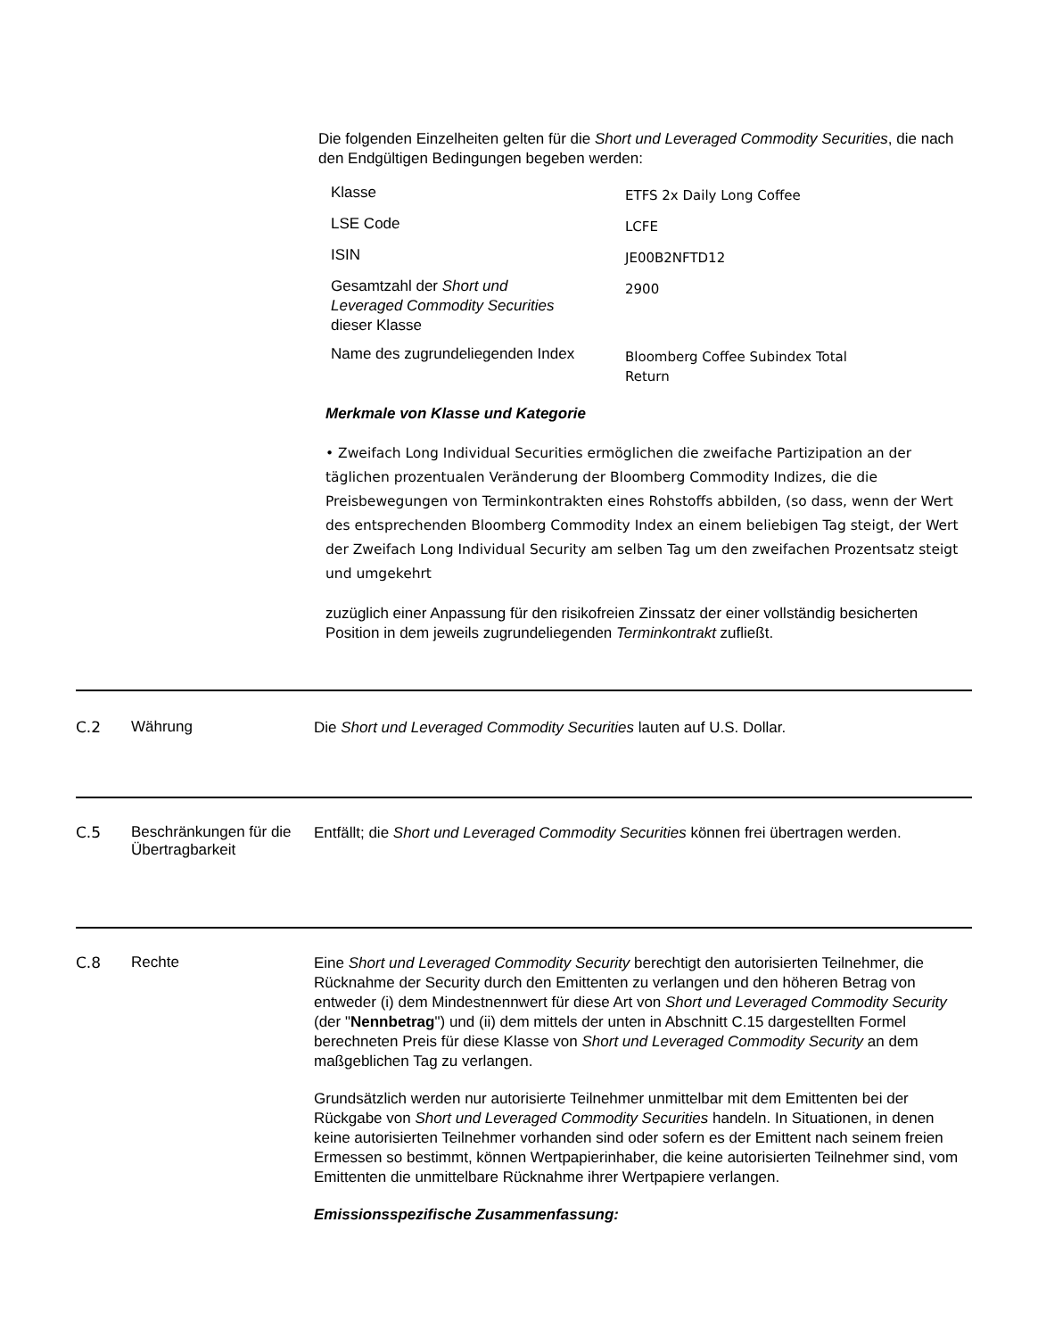Die folgenden Einzelheiten gelten für die Short und Leveraged Commodity Securities, die nach den Endgültigen Bedingungen begeben werden:
| Klasse | ETFS 2x Daily Long Coffee |
| LSE Code | LCFE |
| ISIN | JE00B2NFTD12 |
| Gesamtzahl der Short und Leveraged Commodity Securities dieser Klasse | 2900 |
| Name des zugrundeliegenden Index | Bloomberg Coffee Subindex Total Return |
Merkmale von Klasse und Kategorie
• Zweifach Long Individual Securities ermöglichen die zweifache Partizipation an der täglichen prozentualen Veränderung der Bloomberg Commodity Indizes, die die Preisbewegungen von Terminkontrakten eines Rohstoffs abbilden, (so dass, wenn der Wert des entsprechenden Bloomberg Commodity Index an einem beliebigen Tag steigt, der Wert der Zweifach Long Individual Security am selben Tag um den zweifachen Prozentsatz steigt und umgekehrt
zuzüglich einer Anpassung für den risikofreien Zinssatz der einer vollständig besicherten Position in dem jeweils zugrundeliegenden Terminkontrakt zufließt.
C.2 Währung
Die Short und Leveraged Commodity Securities lauten auf U.S. Dollar.
C.5 Beschränkungen für die Übertragbarkeit
Entfällt; die Short und Leveraged Commodity Securities können frei übertragen werden.
C.8 Rechte
Eine Short und Leveraged Commodity Security berechtigt den autorisierten Teilnehmer, die Rücknahme der Security durch den Emittenten zu verlangen und den höheren Betrag von entweder (i) dem Mindestnennwert für diese Art von Short und Leveraged Commodity Security (der "Nennbetrag") und (ii) dem mittels der unten in Abschnitt C.15 dargestellten Formel berechneten Preis für diese Klasse von Short und Leveraged Commodity Security an dem maßgeblichen Tag zu verlangen.
Grundsätzlich werden nur autorisierte Teilnehmer unmittelbar mit dem Emittenten bei der Rückgabe von Short und Leveraged Commodity Securities handeln. In Situationen, in denen keine autorisierten Teilnehmer vorhanden sind oder sofern es der Emittent nach seinem freien Ermessen so bestimmt, können Wertpapierinhaber, die keine autorisierten Teilnehmer sind, vom Emittenten die unmittelbare Rücknahme ihrer Wertpapiere verlangen.
Emissionsspezifische Zusammenfassung: